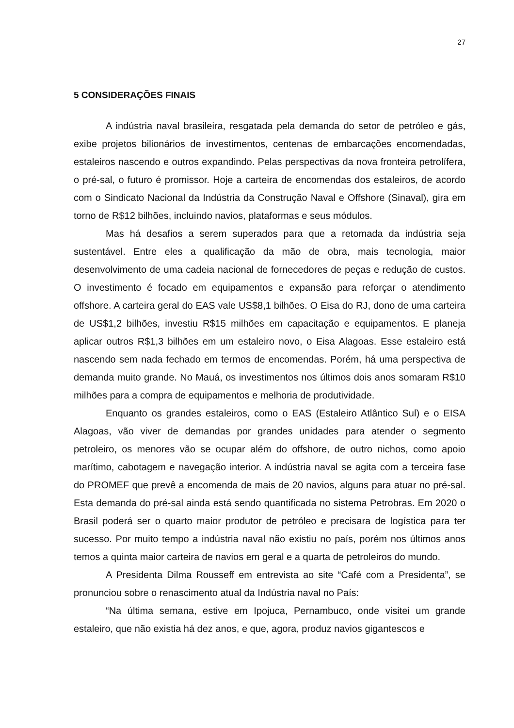27
5 CONSIDERAÇÕES FINAIS
A indústria naval brasileira, resgatada pela demanda do setor de petróleo e gás, exibe projetos bilionários de investimentos, centenas de embarcações encomendadas, estaleiros nascendo e outros expandindo. Pelas perspectivas da nova fronteira petrolífera, o pré-sal, o futuro é promissor. Hoje a carteira de encomendas dos estaleiros, de acordo com o Sindicato Nacional da Indústria da Construção Naval e Offshore (Sinaval), gira em torno de R$12 bilhões, incluindo navios, plataformas e seus módulos.
Mas há desafios a serem superados para que a retomada da indústria seja sustentável. Entre eles a qualificação da mão de obra, mais tecnologia, maior desenvolvimento de uma cadeia nacional de fornecedores de peças e redução de custos. O investimento é focado em equipamentos e expansão para reforçar o atendimento offshore. A carteira geral do EAS vale US$8,1 bilhões. O Eisa do RJ, dono de uma carteira de US$1,2 bilhões, investiu R$15 milhões em capacitação e equipamentos. E planeja aplicar outros R$1,3 bilhões em um estaleiro novo, o Eisa Alagoas. Esse estaleiro está nascendo sem nada fechado em termos de encomendas. Porém, há uma perspectiva de demanda muito grande. No Mauá, os investimentos nos últimos dois anos somaram R$10 milhões para a compra de equipamentos e melhoria de produtividade.
Enquanto os grandes estaleiros, como o EAS (Estaleiro Atlântico Sul) e o EISA Alagoas, vão viver de demandas por grandes unidades para atender o segmento petroleiro, os menores vão se ocupar além do offshore, de outro nichos, como apoio marítimo, cabotagem e navegação interior. A indústria naval se agita com a terceira fase do PROMEF que prevê a encomenda de mais de 20 navios, alguns para atuar no pré-sal. Esta demanda do pré-sal ainda está sendo quantificada no sistema Petrobras. Em 2020 o Brasil poderá ser o quarto maior produtor de petróleo e precisara de logística para ter sucesso. Por muito tempo a indústria naval não existiu no país, porém nos últimos anos temos a quinta maior carteira de navios em geral e a quarta de petroleiros do mundo.
A Presidenta Dilma Rousseff em entrevista ao site “Café com a Presidenta”, se pronunciou sobre o renascimento atual da Indústria naval no País:
“Na última semana, estive em Ipojuca, Pernambuco, onde visitei um grande estaleiro, que não existia há dez anos, e que, agora, produz navios gigantescos e